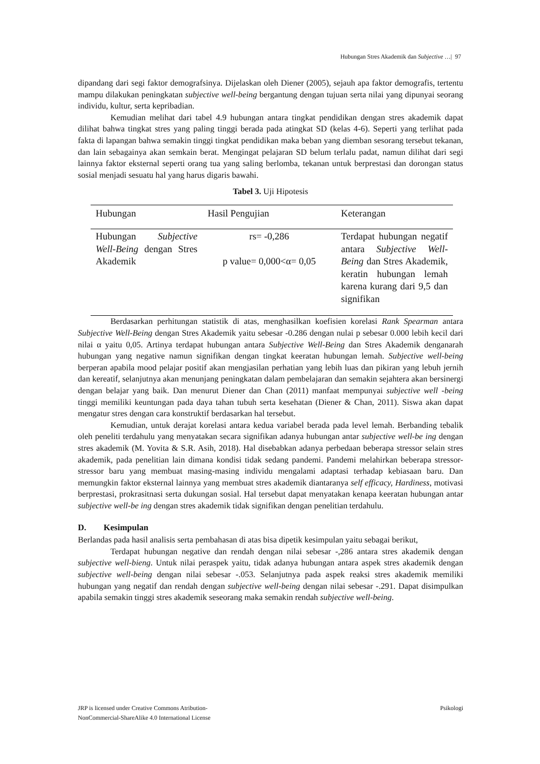Hubungan Stres Akademik dan Subjective …| 97
dipandang dari segi faktor demografsinya. Dijelaskan oleh Diener (2005), sejauh apa faktor demografis, tertentu mampu dilakukan peningkatan subjective well-being bergantung dengan tujuan serta nilai yang dipunyai seorang individu, kultur, serta kepribadian.
Kemudian melihat dari tabel 4.9 hubungan antara tingkat pendidikan dengan stres akademik dapat dilihat bahwa tingkat stres yang paling tinggi berada pada atingkat SD (kelas 4-6). Seperti yang terlihat pada fakta di lapangan bahwa semakin tinggi tingkat pendidikan maka beban yang diemban sesorang tersebut tekanan, dan lain sebagainya akan semkain berat. Mengingat pelajaran SD belum terlalu padat, namun dilihat dari segi lainnya faktor eksternal seperti orang tua yang saling berlomba, tekanan untuk berprestasi dan dorongan status sosial menjadi sesuatu hal yang harus digaris bawahi.
Tabel 3. Uji Hipotesis
| Hubungan | Hasil Pengujian | Keterangan |
| --- | --- | --- |
| Hubungan Subjective Well-Being dengan Stres Akademik | rs= -0,286 p value= 0,000<α= 0,05 | Terdapat hubungan negatif antara Subjective Well-Being dan Stres Akademik, keratin hubungan lemah karena kurang dari 9,5 dan signifikan |
Berdasarkan perhitungan statistik di atas, menghasilkan koefisien korelasi Rank Spearman antara Subjective Well-Being dengan Stres Akademik yaitu sebesar -0.286 dengan nulai p sebesar 0.000 lebih kecil dari nilai α yaitu 0,05. Artinya terdapat hubungan antara Subjective Well-Being dan Stres Akademik denganarah hubungan yang negative namun signifikan dengan tingkat keeratan hubungan lemah. Subjective well-being berperan apabila mood pelajar positif akan mengjasilan perhatian yang lebih luas dan pikiran yang lebuh jernih dan kereatif, selanjutnya akan menunjang peningkatan dalam pembelajaran dan semakin sejahtera akan bersinergi dengan belajar yang baik. Dan menurut Diener dan Chan (2011) manfaat mempunyai subjective well -being tinggi memiliki keuntungan pada daya tahan tubuh serta kesehatan (Diener & Chan, 2011). Siswa akan dapat mengatur stres dengan cara konstruktif berdasarkan hal tersebut.
Kemudian, untuk derajat korelasi antara kedua variabel berada pada level lemah. Berbanding tebalik oleh peneliti terdahulu yang menyatakan secara signifikan adanya hubungan antar subjective well-be ing dengan stres akademik (M. Yovita & S.R. Asih, 2018). Hal disebabkan adanya perbedaan beberapa stressor selain stres akademik, pada penelitian lain dimana kondisi tidak sedang pandemi. Pandemi melahirkan beberapa stressor-stressor baru yang membuat masing-masing individu mengalami adaptasi terhadap kebiasaan baru. Dan memungkin faktor eksternal lainnya yang membuat stres akademik diantaranya self efficacy, Hardiness, motivasi berprestasi, prokrasitnasi serta dukungan sosial. Hal tersebut dapat menyatakan kenapa keeratan hubungan antar subjective well-be ing dengan stres akademik tidak signifikan dengan penelitian terdahulu.
D. Kesimpulan
Berlandas pada hasil analisis serta pembahasan di atas bisa dipetik kesimpulan yaitu sebagai berikut,
Terdapat hubungan negative dan rendah dengan nilai sebesar -,286 antara stres akademik dengan subjective well-bieng. Untuk nilai peraspek yaitu, tidak adanya hubungan antara aspek stres akademik dengan subjective well-being dengan nilai sebesar -.053. Selanjutnya pada aspek reaksi stres akademik memiliki hubungan yang negatif dan rendah dengan subjective well-being dengan nilai sebesar -.291. Dapat disimpulkan apabila semakin tinggi stres akademik seseorang maka semakin rendah subjective well-being.
JRP is licensed under Creative Commons Atribution-
NonCommercial-ShareAlike 4.0 International License
Psikologi